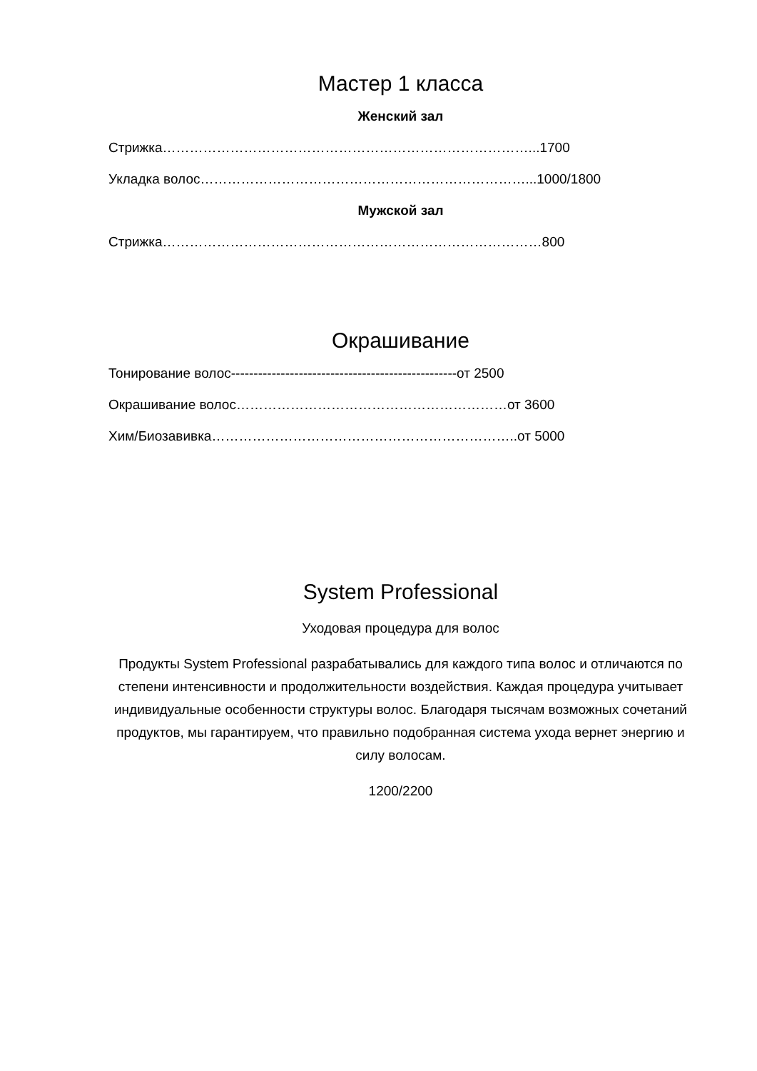Мастер 1 класса
Женский зал
Стрижка………………………………………………………………………...1700
Укладка волос………………………………………………………………...1000/1800
Мужской зал
Стрижка…………………………………………………………………………800
Окрашивание
Тонирование волос--------------------------------------------------от 2500
Окрашивание волос……………………………………………………от 3600
Хим/Биозавивка…………………………………………………………..от 5000
System Professional
Уходовая процедура для волос
Продукты System Professional разрабатывались для каждого типа волос и отличаются по степени интенсивности и продолжительности воздействия. Каждая процедура учитывает индивидуальные особенности структуры волос. Благодаря тысячам возможных сочетаний продуктов, мы гарантируем, что правильно подобранная система ухода вернет энергию и силу волосам.
1200/2200